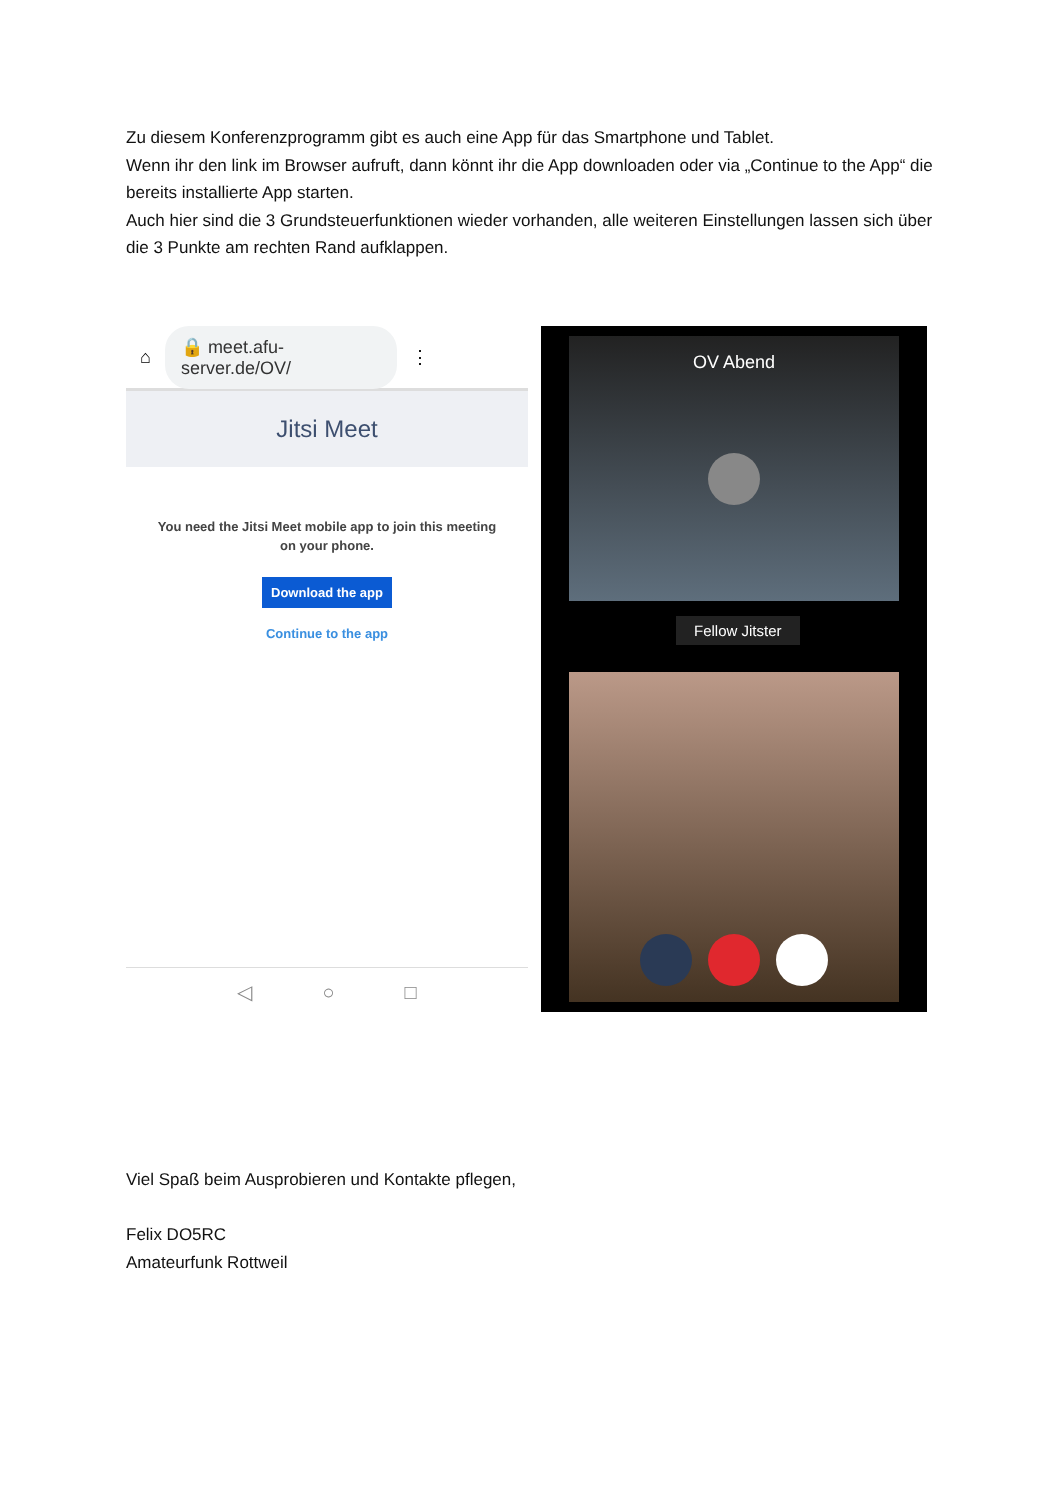Zu diesem Konferenzprogramm gibt es auch eine App für das Smartphone und Tablet.
Wenn ihr den link im Browser aufruft, dann könnt ihr die App downloaden oder via „Continue to the App“ die bereits installierte App starten.
Auch hier sind die 3 Grundsteuerfunktionen wieder vorhanden, alle weiteren Einstellungen lassen sich über die 3 Punkte am rechten Rand aufklappen.
⌂ 🔒 meet.afu-server.de/OV/ ⋮
Jitsi Meet
You need the Jitsi Meet mobile app to join this meeting
on your phone.
Download the app
Continue to the app
◁ ○ □
OV Abend
Fellow Jitster
Viel Spaß beim Ausprobieren und Kontakte pflegen,
Felix DO5RC
Amateurfunk Rottweil